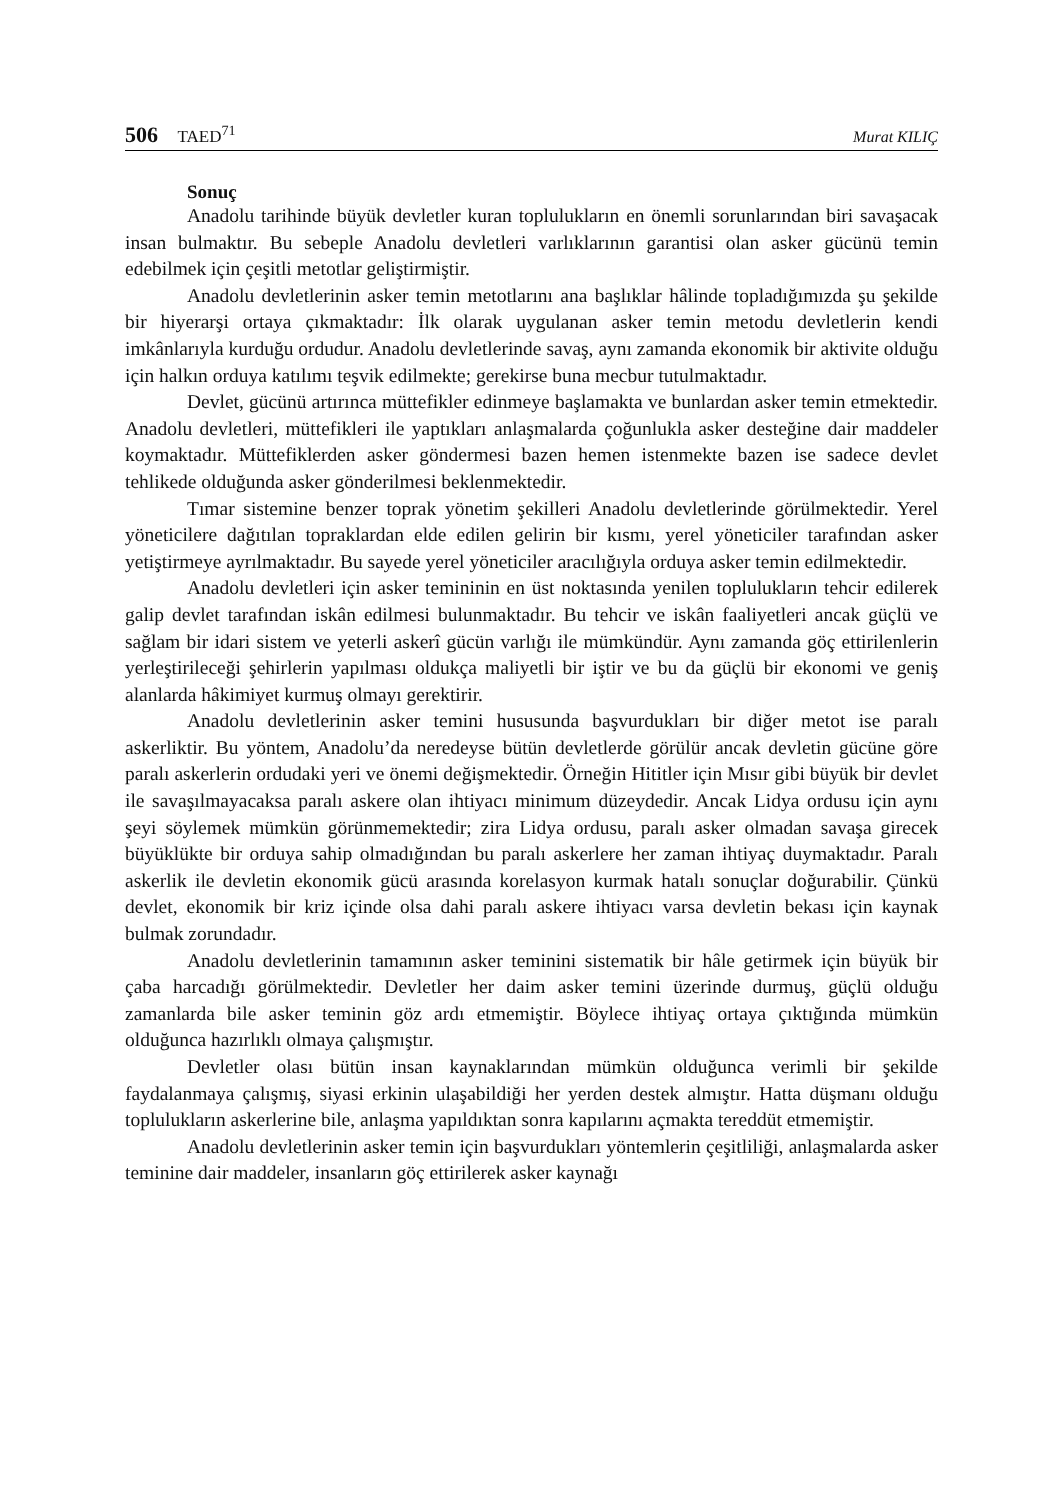506 TAED<sup>71</sup> Murat KILIÇ
Sonuç
Anadolu tarihinde büyük devletler kuran toplulukların en önemli sorunlarından biri savaşacak insan bulmaktır. Bu sebeple Anadolu devletleri varlıklarının garantisi olan asker gücünü temin edebilmek için çeşitli metotlar geliştirmiştir.
Anadolu devletlerinin asker temin metotlarını ana başlıklar hâlinde topladığımızda şu şekilde bir hiyerarşi ortaya çıkmaktadır: İlk olarak uygulanan asker temin metodu devletlerin kendi imkânlarıyla kurduğu ordudur. Anadolu devletlerinde savaş, aynı zamanda ekonomik bir aktivite olduğu için halkın orduya katılımı teşvik edilmekte; gerekirse buna mecbur tutulmaktadır.
Devlet, gücünü artırınca müttefikler edinmeye başlamakta ve bunlardan asker temin etmektedir. Anadolu devletleri, müttefikleri ile yaptıkları anlaşmalarda çoğunlukla asker desteğine dair maddeler koymaktadır. Müttefiklerden asker göndermesi bazen hemen istenmekte bazen ise sadece devlet tehlikede olduğunda asker gönderilmesi beklenmektedir.
Tımar sistemine benzer toprak yönetim şekilleri Anadolu devletlerinde görülmektedir. Yerel yöneticilere dağıtılan topraklardan elde edilen gelirin bir kısmı, yerel yöneticiler tarafından asker yetiştirmeye ayrılmaktadır. Bu sayede yerel yöneticiler aracılığıyla orduya asker temin edilmektedir.
Anadolu devletleri için asker temininin en üst noktasında yenilen toplulukların tehcir edilerek galip devlet tarafından iskân edilmesi bulunmaktadır. Bu tehcir ve iskân faaliyetleri ancak güçlü ve sağlam bir idari sistem ve yeterli askerî gücün varlığı ile mümkündür. Aynı zamanda göç ettirilenlerin yerleştirileceği şehirlerin yapılması oldukça maliyetli bir iştir ve bu da güçlü bir ekonomi ve geniş alanlarda hâkimiyet kurmuş olmayı gerektirir.
Anadolu devletlerinin asker temini hususunda başvurdukları bir diğer metot ise paralı askerliktir. Bu yöntem, Anadolu’da neredeyse bütün devletlerde görülür ancak devletin gücüne göre paralı askerlerin ordudaki yeri ve önemi değişmektedir. Örneğin Hititler için Mısır gibi büyük bir devlet ile savaşılmayacaksa paralı askere olan ihtiyacı minimum düzeydedir. Ancak Lidya ordusu için aynı şeyi söylemek mümkün görünmemektedir; zira Lidya ordusu, paralı asker olmadan savaşa girecek büyüklükte bir orduya sahip olmadığından bu paralı askerlere her zaman ihtiyaç duymaktadır. Paralı askerlik ile devletin ekonomik gücü arasında korelasyon kurmak hatalı sonuçlar doğurabilir. Çünkü devlet, ekonomik bir kriz içinde olsa dahi paralı askere ihtiyacı varsa devletin bekası için kaynak bulmak zorundadır.
Anadolu devletlerinin tamamının asker teminini sistematik bir hâle getirmek için büyük bir çaba harcadığı görülmektedir. Devletler her daim asker temini üzerinde durmuş, güçlü olduğu zamanlarda bile asker teminin göz ardı etmemiştir. Böylece ihtiyaç ortaya çıktığında mümkün olduğunca hazırlıklı olmaya çalışmıştır.
Devletler olası bütün insan kaynaklarından mümkün olduğunca verimli bir şekilde faydalanmaya çalışmış, siyasi erkinin ulaşabildiği her yerden destek almıştır. Hatta düşmanı olduğu toplulukların askerlerine bile, anlaşma yapıldıktan sonra kapılarını açmakta tereddüt etmemiştir.
Anadolu devletlerinin asker temin için başvurdukları yöntemlerin çeşitliliği, anlaşmalarda asker teminine dair maddeler, insanların göç ettirilerek asker kaynağı